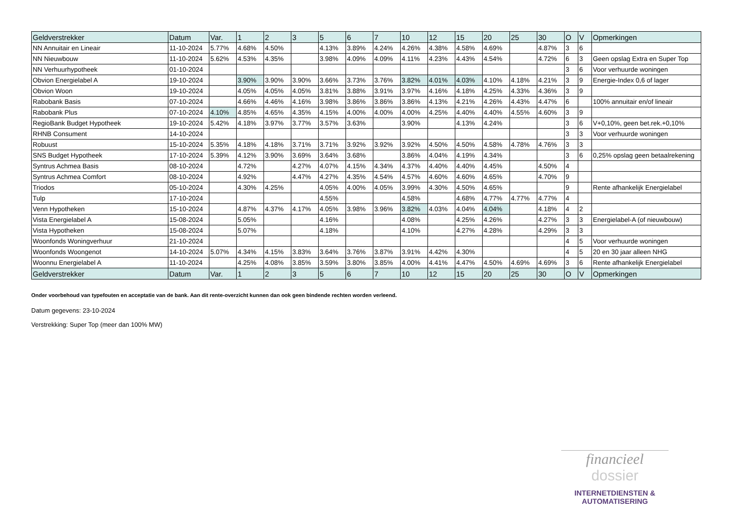| Geldverstrekker | Datum | Var. | 1 | 2 | 3 | 5 | 6 | 7 | 10 | 12 | 15 | 20 | 25 | 30 | O | V | Opmerkingen |
| --- | --- | --- | --- | --- | --- | --- | --- | --- | --- | --- | --- | --- | --- | --- | --- | --- | --- |
| NN Annuitair en Lineair | 11-10-2024 | 5.77% | 4.68% | 4.50% | | 4.13% | 3.89% | 4.24% | 4.26% | 4.38% | 4.58% | 4.69% | | 4.87% | 3 | 6 | |
| NN Nieuwbouw | 11-10-2024 | 5.62% | 4.53% | 4.35% | | 3.98% | 4.09% | 4.09% | 4.11% | 4.23% | 4.43% | 4.54% | | 4.72% | 6 | 3 | Geen opslag Extra en Super Top |
| NN Verhuurhypotheek | 01-10-2024 | | | | | | | | | | | | | | 3 | 6 | Voor verhuurde woningen |
| Obvion Energielabel A | 19-10-2024 | | 3.90% | 3.90% | 3.90% | 3.66% | 3.73% | 3.76% | 3.82% | 4.01% | 4.03% | 4.10% | 4.18% | 4.21% | 3 | 9 | Energie-Index 0,6 of lager |
| Obvion Woon | 19-10-2024 | | 4.05% | 4.05% | 4.05% | 3.81% | 3.88% | 3.91% | 3.97% | 4.16% | 4.18% | 4.25% | 4.33% | 4.36% | 3 | 9 | |
| Rabobank Basis | 07-10-2024 | | 4.66% | 4.46% | 4.16% | 3.98% | 3.86% | 3.86% | 3.86% | 4.13% | 4.21% | 4.26% | 4.43% | 4.47% | 6 | | 100% annuitair en/of lineair |
| Rabobank Plus | 07-10-2024 | 4.10% | 4.85% | 4.65% | 4.35% | 4.15% | 4.00% | 4.00% | 4.00% | 4.25% | 4.40% | 4.40% | 4.55% | 4.60% | 3 | 9 | |
| RegioBank Budget Hypotheek | 19-10-2024 | 5.42% | 4.18% | 3.97% | 3.77% | 3.57% | 3.63% | | 3.90% | | 4.13% | 4.24% | | | 3 | 6 | V+0,10%, geen bet.rek.+0,10% |
| RHNB Consument | 14-10-2024 | | | | | | | | | | | | | | 3 | 3 | Voor verhuurde woningen |
| Robuust | 15-10-2024 | 5.35% | 4.18% | 4.18% | 3.71% | 3.71% | 3.92% | 3.92% | 3.92% | 4.50% | 4.50% | 4.58% | 4.78% | 4.76% | 3 | 3 | |
| SNS Budget Hypotheek | 17-10-2024 | 5.39% | 4.12% | 3.90% | 3.69% | 3.64% | 3.68% | | 3.86% | 4.04% | 4.19% | 4.34% | | | 3 | 6 | 0,25% opslag geen betaalrekening |
| Syntrus Achmea Basis | 08-10-2024 | | 4.72% | | 4.27% | 4.07% | 4.15% | 4.34% | 4.37% | 4.40% | 4.40% | 4.45% | | 4.50% | 4 | | |
| Syntrus Achmea Comfort | 08-10-2024 | | 4.92% | | 4.47% | 4.27% | 4.35% | 4.54% | 4.57% | 4.60% | 4.60% | 4.65% | | 4.70% | 9 | | |
| Triodos | 05-10-2024 | | 4.30% | 4.25% | | 4.05% | 4.00% | 4.05% | 3.99% | 4.30% | 4.50% | 4.65% | | | 9 | | Rente afhankelijk Energielabel |
| Tulp | 17-10-2024 | | | | | 4.55% | | | 4.58% | | 4.68% | 4.77% | 4.77% | 4.77% | 4 | | |
| Venn Hypotheken | 15-10-2024 | | 4.87% | 4.37% | 4.17% | 4.05% | 3.98% | 3.96% | 3.82% | 4.03% | 4.04% | 4.04% | | 4.18% | 4 | 2 | |
| Vista Energielabel A | 15-08-2024 | | 5.05% | | | 4.16% | | | 4.08% | | 4.25% | 4.26% | | 4.27% | 3 | 3 | Energielabel-A (of nieuwbouw) |
| Vista Hypotheken | 15-08-2024 | | 5.07% | | | 4.18% | | | 4.10% | | 4.27% | 4.28% | | 4.29% | 3 | 3 | |
| Woonfonds Woningverhuur | 21-10-2024 | | | | | | | | | | | | | | 4 | 5 | Voor verhuurde woningen |
| Woonfonds Woongenot | 14-10-2024 | 5.07% | 4.34% | 4.15% | 3.83% | 3.64% | 3.76% | 3.87% | 3.91% | 4.42% | 4.30% | | | | 4 | 5 | 20 en 30 jaar alleen NHG |
| Woonnu Energielabel A | 11-10-2024 | | 4.25% | 4.08% | 3.85% | 3.59% | 3.80% | 3.85% | 4.00% | 4.41% | 4.47% | 4.50% | 4.69% | 4.69% | 3 | 6 | Rente afhankelijk Energielabel |
| Geldverstrekker | Datum | Var. | 1 | 2 | 3 | 5 | 6 | 7 | 10 | 12 | 15 | 20 | 25 | 30 | O | V | Opmerkingen |
Onder voorbehoud van typefouten en acceptatie van de bank. Aan dit rente-overzicht kunnen dan ook geen bindende rechten worden verleend.
Datum gegevens: 23-10-2024
Verstrekking: Super Top (meer dan 100% MW)
financieel
dossier
INTERNETDIENSTEN &
AUTOMATISERING